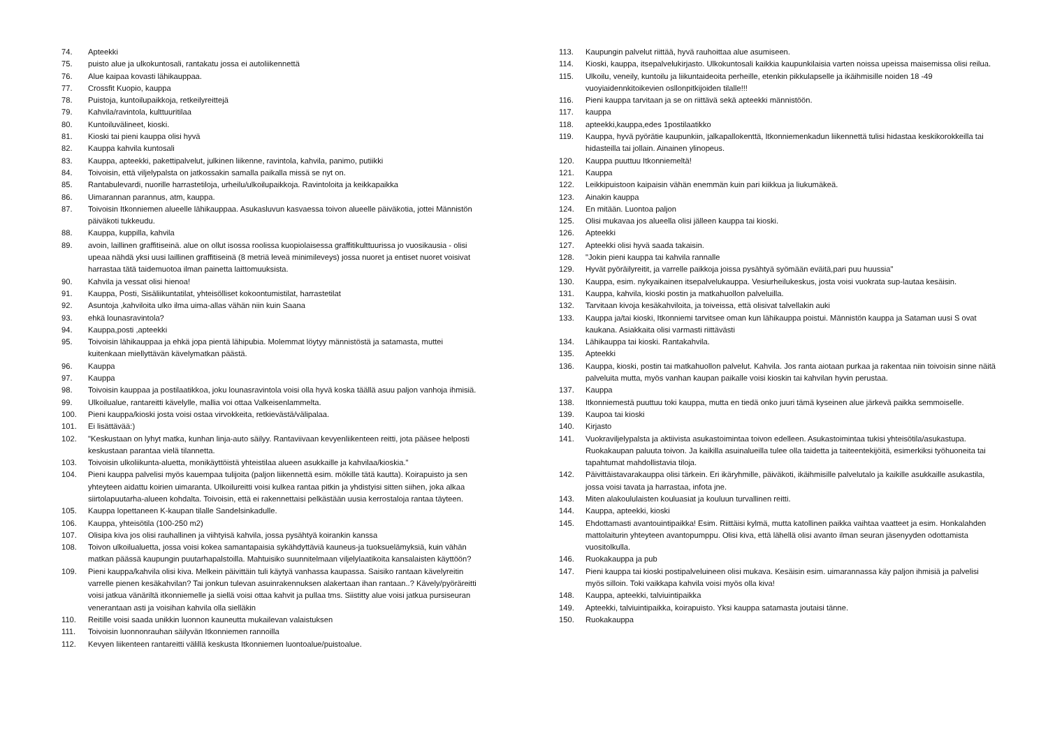74. Apteekki
75. puisto alue ja ulkokuntosali, rantakatu jossa ei autoliikennettä
76. Alue kaipaa kovasti lähikauppaa.
77. Crossfit Kuopio, kauppa
78. Puistoja, kuntoilupaikkoja, retkeilyreittejä
79. Kahvila/ravintola, kulttuuritilaa
80. Kuntoiluvälineet, kioski.
81. Kioski tai pieni kauppa olisi hyvä
82. Kauppa kahvila kuntosali
83. Kauppa, apteekki, pakettipalvelut, julkinen liikenne, ravintola, kahvila, panimo, putiikki
84. Toivoisin, että viljelypalsta on jatkossakin samalla paikalla missä se nyt on.
85. Rantabulevardi, nuorille harrastetiloja, urheilu/ulkoilupaikkoja. Ravintoloita ja keikkapaikka
86. Uimarannan parannus, atm, kauppa.
87. Toivoisin Itkonniemen alueelle lähikauppaa. Asukasluvun kasvaessa toivon alueelle päiväkotia, jottei Männistön päiväkoti tukkeudu.
88. Kauppa, kuppilla, kahvila
89. avoin, laillinen graffitiseinä. alue on ollut isossa roolissa kuopiolaisessa graffitikulttuurissa jo vuosikausia - olisi upeaa nähdä yksi uusi laillinen graffitiseinä (8 metriä leveä minimileveys) jossa nuoret ja entiset nuoret voisivat harrastaa tätä taidemuotoa ilman painetta laittomuuksista.
90. Kahvila ja vessat olisi hienoa!
91. Kauppa, Posti, Sisäliikuntatilat, yhteisölliset kokoontumistilat, harrastetilat
92. Asuntoja ,kahviloita ulko ilma uima-allas vähän niin kuin Saana
93. ehkä lounasravintola?
94. Kauppa,posti ,apteekki
95. Toivoisin lähikauppaa ja ehkä jopa pientä lähipubia. Molemmat löytyy männistöstä ja satamasta, muttei kuitenkaan miellyttävän kävelymatkan päästä.
96. Kauppa
97. Kauppa
98. Toivoisin kauppaa ja postilaatikkoa, joku lounasravintola voisi olla hyvä koska täällä asuu paljon vanhoja ihmisiä.
99. Ulkoilualue, rantareitti kävelylle, mallia voi ottaa Valkeisenlammelta.
100. Pieni kauppa/kioski josta voisi ostaa virvokkeita, retkievästä/välipalaa.
101. Ei lisättävää:)
102. "Keskustaan on lyhyt matka, kunhan linja-auto säilyy. Rantaviivaan kevyenliikenteen reitti, jota pääsee helposti keskustaan parantaa vielä tilannetta.
103. Toivoisin ulkoliikunta-aluetta, monikäyttöistä yhteistilaa alueen asukkaille ja kahvilaa/kioskia."
104. Pieni kauppa palvelisi myös kauempaa tulijoita (paljon liikennettä esim. mökille tätä kautta). Koirapuisto ja sen yhteyteen aidattu koirien uimaranta. Ulkoilureitti voisi kulkea rantaa pitkin ja yhdistyisi sitten siihen, joka alkaa siirtolapuutarha-alueen kohdalta. Toivoisin, että ei rakennettaisi pelkästään uusia kerrostaloja rantaa täyteen.
105. Kauppa lopettaneen K-kaupan tilalle Sandelsinkadulle.
106. Kauppa, yhteisötila (100-250 m2)
107. Olisipa kiva jos olisi rauhallinen ja viihtyisä kahvila, jossa pysähtyä koirankin kanssa
108. Toivon ulkoilualuetta, jossa voisi kokea samantapaisia sykähdyttäviä kauneus-ja tuoksuelämyksiä, kuin vähän matkan päässä kaupungin puutarhapalstoilla. Mahtuisiko suunnitelmaan viljelylaatikoita kansalaisten käyttöön?
109. Pieni kauppa/kahvila olisi kiva. Melkein päivittäin tuli käytyä vanhassa kaupassa. Saisiko rantaan kävelyreitin varrelle pienen kesäkahvilan? Tai jonkun tulevan asuinrakennuksen alakertaan ihan rantaan..? Kävely/pyöräreitti voisi jatkua vänäriltä itkonniemelle ja siellä voisi ottaa kahvit ja pullaa tms. Siistitty alue voisi jatkua pursiseuran venerantaan asti ja voisihan kahvila olla sielläkin
110. Reitille voisi saada unikkin luonnon kauneutta mukailevan valaistuksen
111. Toivoisin luonnonrauhan säilyvän Itkonniemen rannoilla
112. Kevyen liikenteen rantareitti välillä keskusta Itkonniemen luontoalue/puistoalue.
113. Kaupungin palvelut riittää, hyvä rauhoittaa alue asumiseen.
114. Kioski, kauppa, itsepalvelukirjasto. Ulkokuntosali kaikkia kaupunkilaisia varten noissa upeissa maisemissa olisi reilua.
115. Ulkoilu, veneily, kuntoilu ja liikuntaideoita perheille, etenkin pikkulapselle ja ikäihmisille noiden 18 -49 vuoyiaidennkitoikevien osllonpitkijoiden tilalle!!!
116. Pieni kauppa tarvitaan ja se on riittävä sekä apteekki männistöön.
117. kauppa
118. apteekki,kauppa,edes 1postilaatikko
119. Kauppa, hyvä pyörätie kaupunkiin, jalkapallokenttä, Itkonniemenkadun liikennettä tulisi hidastaa keskikorokkeilla tai hidasteilla tai jollain. Ainainen ylinopeus.
120. Kauppa puuttuu Itkonniemeltä!
121. Kauppa
122. Leikkipuistoon kaipaisin vähän enemmän kuin pari kiikkua ja liukumäkeä.
123. Ainakin kauppa
124. En mitään. Luontoa paljon
125. Olisi mukavaa jos alueella olisi jälleen kauppa tai kioski.
126. Apteekki
127. Apteekki olisi hyvä saada takaisin.
128. "Jokin pieni kauppa tai kahvila rannalle
129. Hyvät pyöräilyreitit, ja varrelle paikkoja joissa pysähtyä syömään eväitä,pari puu huussia"
130. Kauppa, esim. nykyaikainen itsepalvelukauppa. Vesiurheilukeskus, josta voisi vuokrata sup-lautaa kesäisin.
131. Kauppa, kahvila, kioski postin ja matkahuollon palveluilla.
132. Tarvitaan kivoja kesäkahviloita, ja toiveissa, että olisivat talvellakin auki
133. Kauppa ja/tai kioski, Itkonniemi tarvitsee oman kun lähikauppa poistui. Männistön kauppa ja Sataman uusi S ovat kaukana. Asiakkaita olisi varmasti riittävästi
134. Lähikauppa tai kioski. Rantakahvila.
135. Apteekki
136. Kauppa, kioski, postin tai matkahuollon palvelut. Kahvila. Jos ranta aiotaan purkaa ja rakentaa niin toivoisin sinne näitä palveluita mutta, myös vanhan kaupan paikalle voisi kioskin tai kahvilan hyvin perustaa.
137. Kauppa
138. Itkonniemestä puuttuu toki kauppa, mutta en tiedä onko juuri tämä kyseinen alue järkevä paikka semmoiselle.
139. Kaupoa tai kioski
140. Kirjasto
141. Vuokraviljelypalsta ja aktiivista asukastoimintaa toivon edelleen. Asukastoimintaa tukisi yhteisötila/asukastupa. Ruokakaupan paluuta toivon. Ja kaikilla asuinalueilla tulee olla taidetta ja taiteentekijöitä, esimerkiksi työhuoneita tai tapahtumat mahdollistavia tiloja.
142. Päivittäistavarakauppa olisi tärkein. Eri ikäryhmille, päiväkoti, ikäihmisille palvelutalo ja kaikille asukkaille asukastila, jossa voisi tavata ja harrastaa, infota jne.
143. Miten alakoululaisten kouluasiat ja kouluun turvallinen reitti.
144. Kauppa, apteekki, kioski
145. Ehdottamasti avantouintipaikka! Esim. Riittäisi kylmä, mutta katollinen paikka vaihtaa vaatteet ja esim. Honkalahden mattolaiturin yhteyteen avantopumppu. Olisi kiva, että lähellä olisi avanto ilman seuran jäsenyyden odottamista vuositolkulla.
146. Ruokakauppa ja pub
147. Pieni kauppa tai kioski postipalveluineen olisi mukava. Kesäisin esim. uimarannassa käy paljon ihmisiä ja palvelisi myös silloin. Toki vaikkapa kahvila voisi myös olla kiva!
148. Kauppa, apteekki, talviuintipaikka
149. Apteekki, talviuintipaikka, koirapuisto. Yksi kauppa satamasta joutaisi tänne.
150. Ruokakauppa